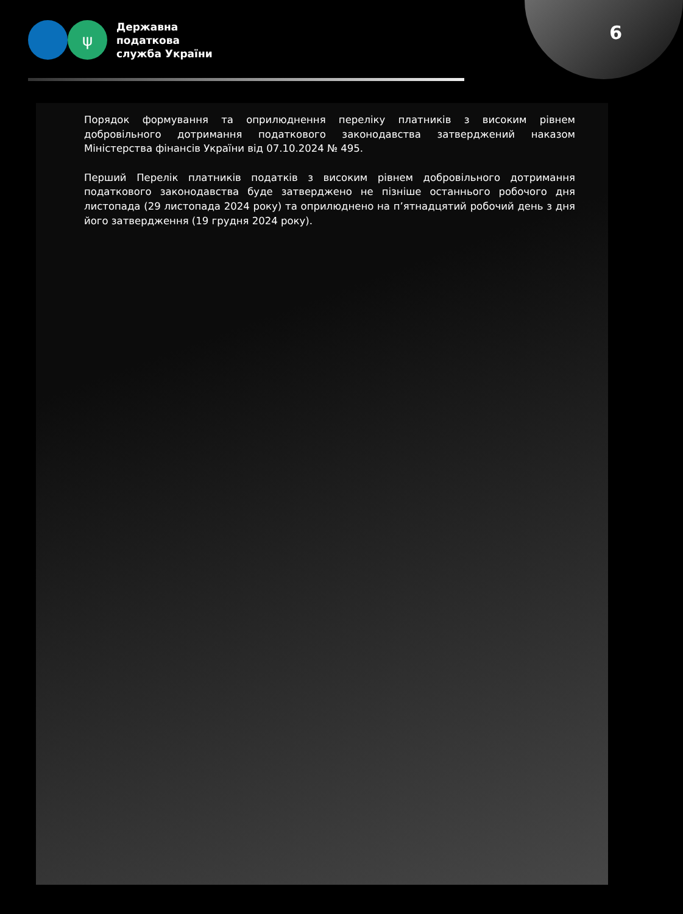ψ
Державна
податкова
служба України
6
Порядок формування та оприлюднення переліку платників з високим рівнем добровільного дотримання податкового законодавства затверджений наказом Міністерства фінансів України від 07.10.2024 № 495.
Перший Перелік платників податків з високим рівнем добровільного дотримання податкового законодавства буде затверджено не пізніше останнього робочого дня листопада (29 листопада 2024 року) та оприлюднено на п’ятнадцятий робочий день з дня його затвердження (19 грудня 2024 року).